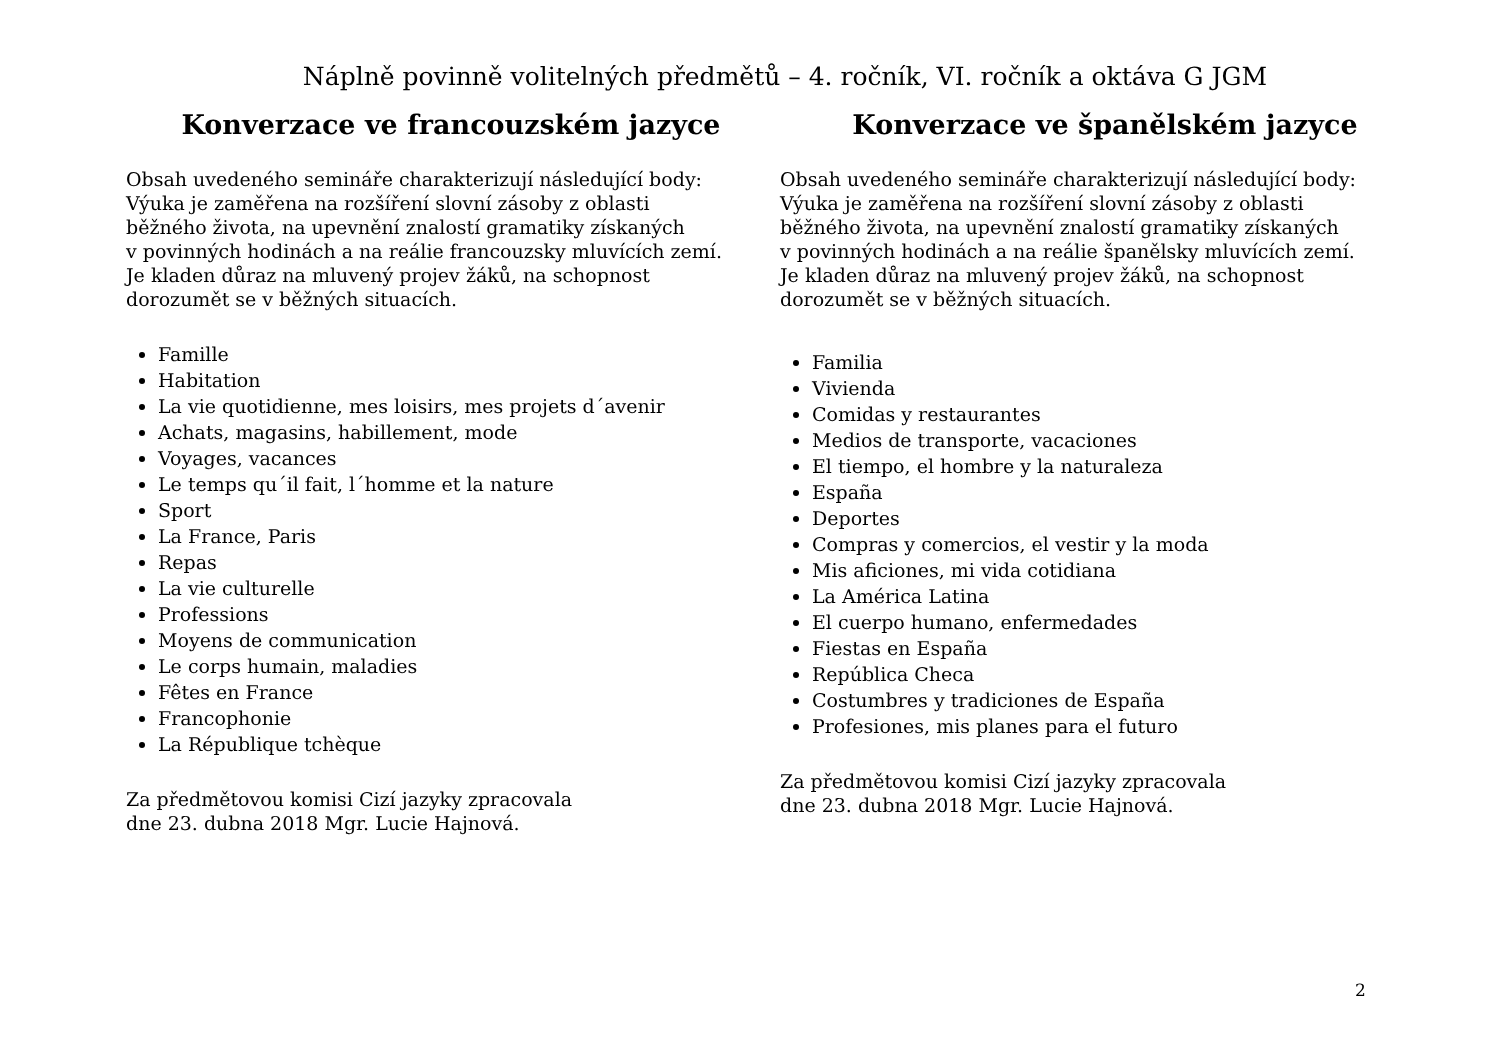Náplně povinně volitelných předmětů – 4. ročník, VI. ročník a oktáva G JGM
Konverzace ve francouzském jazyce
Obsah uvedeného semináře charakterizují následující body:
Výuka je zaměřena na rozšíření slovní zásoby z oblasti
běžného života, na upevnění znalostí gramatiky získaných
v povinných hodinách a na reálie francouzsky mluvících zemí.
Je kladen důraz na mluvený projev žáků, na schopnost
dorozumět se v běžných situacích.
Famille
Habitation
La vie quotidienne, mes loisirs, mes projets d´avenir
Achats, magasins, habillement, mode
Voyages, vacances
Le temps qu´il fait, l´homme et la nature
Sport
La France, Paris
Repas
La vie culturelle
Professions
Moyens de communication
Le corps humain, maladies
Fêtes en France
Francophonie
La République tchèque
Za předmětovou komisi Cizí jazyky zpracovala
dne 23. dubna 2018 Mgr. Lucie Hajnová.
Konverzace ve španělském jazyce
Obsah uvedeného semináře charakterizují následující body:
Výuka je zaměřena na rozšíření slovní zásoby z oblasti
běžného života, na upevnění znalostí gramatiky získaných
v povinných hodinách a na reálie španělsky mluvících zemí.
Je kladen důraz na mluvený projev žáků, na schopnost
dorozumět se v běžných situacích.
Familia
Vivienda
Comidas y restaurantes
Medios de transporte, vacaciones
El tiempo, el hombre y la naturaleza
España
Deportes
Compras y comercios, el vestir y la moda
Mis aficiones, mi vida cotidiana
La América Latina
El cuerpo humano, enfermedades
Fiestas en España
República Checa
Costumbres y tradiciones de España
Profesiones, mis planes para el futuro
Za předmětovou komisi Cizí jazyky zpracovala
dne 23. dubna 2018 Mgr. Lucie Hajnová.
2